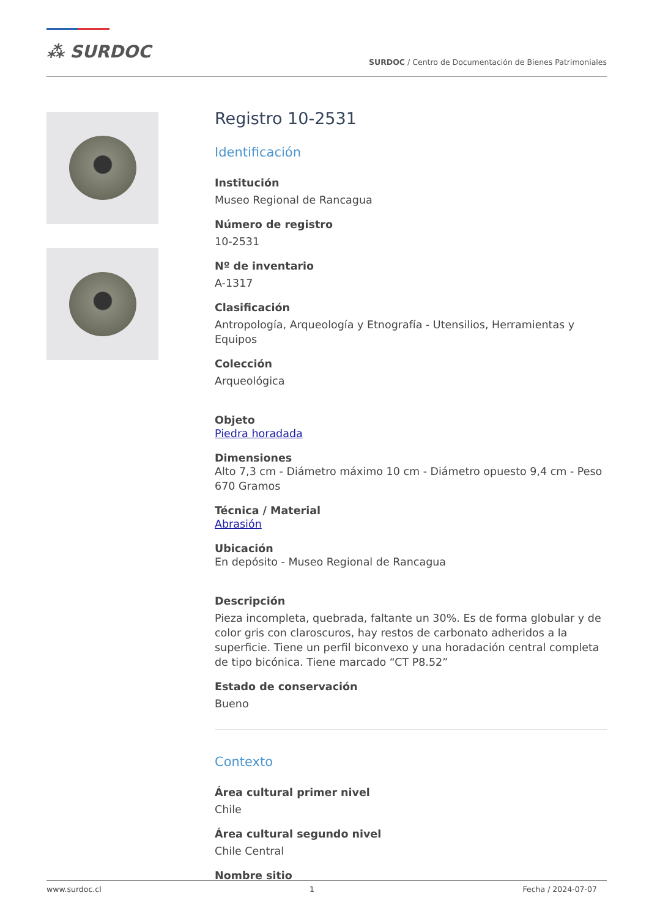⁂ SURDOC
SURDOC / Centro de Documentación de Bienes Patrimoniales
Registro 10-2531
Identificación
Institución
Museo Regional de Rancagua
Número de registro
10-2531
Nº de inventario
A-1317
Clasificación
Antropología, Arqueología y Etnografía - Utensilios, Herramientas y Equipos
Colección
Arqueológica
Objeto
Piedra horadada
Dimensiones
Alto 7,3 cm - Diámetro máximo 10 cm - Diámetro opuesto 9,4 cm - Peso 670 Gramos
Técnica / Material
Abrasión
Ubicación
En depósito - Museo Regional de Rancagua
Descripción
Pieza incompleta, quebrada, faltante un 30%. Es de forma globular y de color gris con claroscuros, hay restos de carbonato adheridos a la superficie. Tiene un perfil biconvexo y una horadación central completa de tipo bicónica. Tiene marcado “CT P8.52”
Estado de conservación
Bueno
Contexto
Área cultural primer nivel
Chile
Área cultural segundo nivel
Chile Central
Nombre sitio
www.surdoc.cl 1 Fecha / 2024-07-07